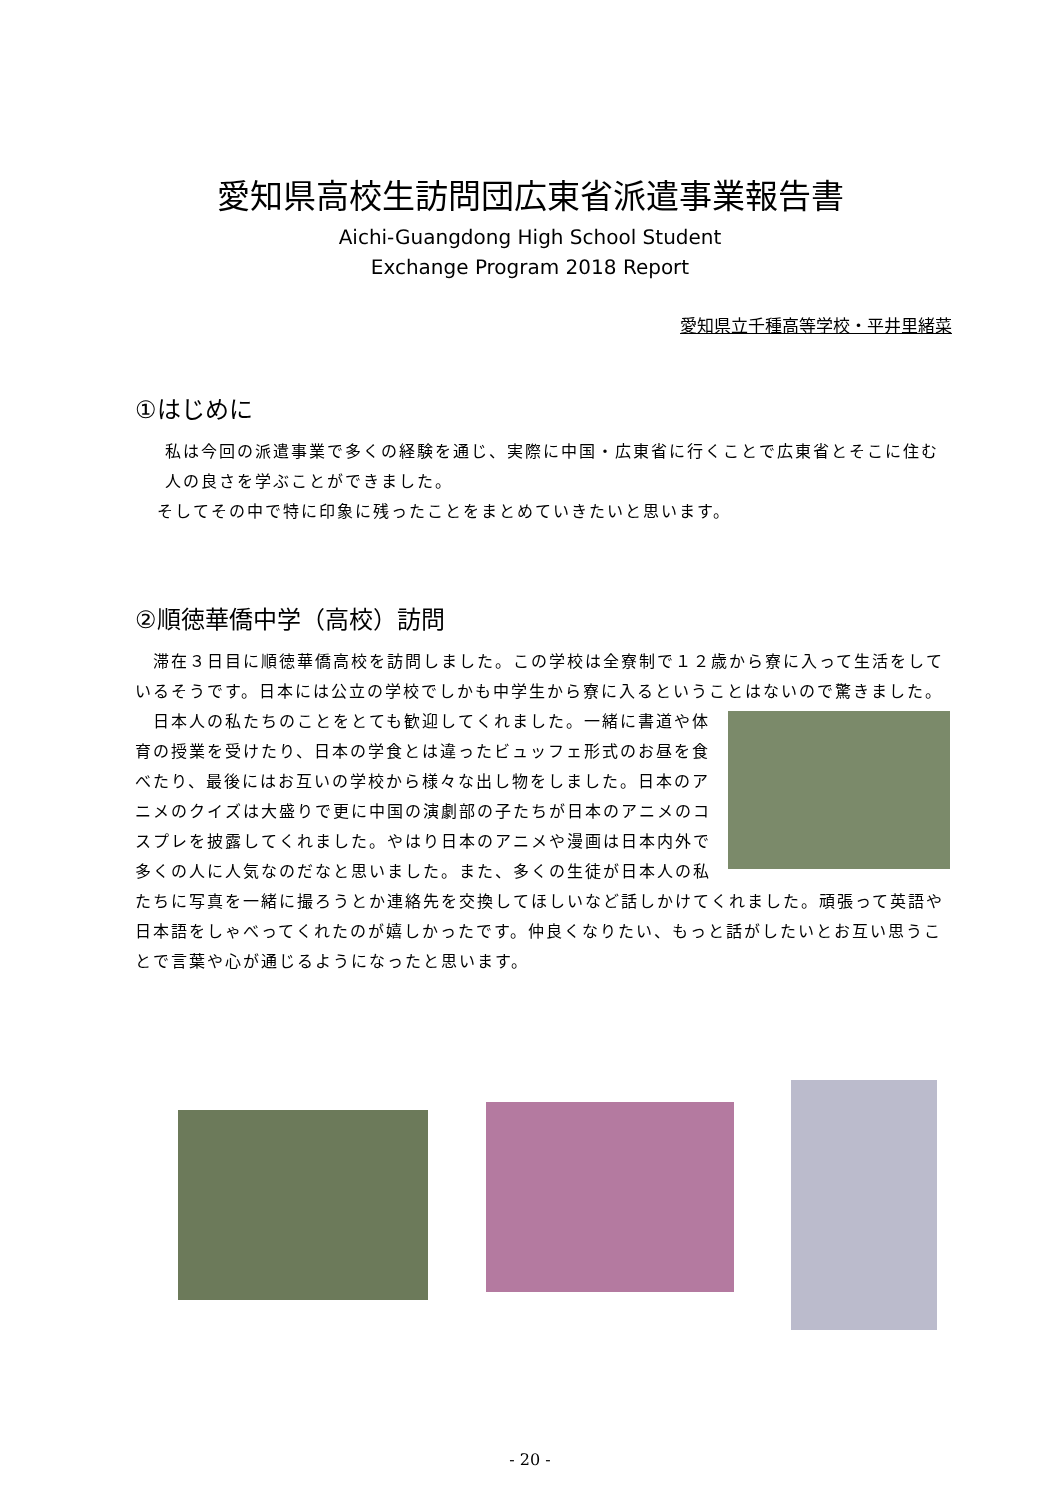愛知県高校生訪問団広東省派遣事業報告書
Aichi-Guangdong High School Student
Exchange Program 2018 Report
愛知県立千種高等学校・平井里緒菜
①はじめに
私は今回の派遣事業で多くの経験を通じ、実際に中国・広東省に行くことで広東省とそこに住む人の良さを学ぶことができました。
そしてその中で特に印象に残ったことをまとめていきたいと思います。
②順徳華僑中学（高校）訪問
　滞在３日目に順徳華僑高校を訪問しました。この学校は全寮制で１２歳から寮に入って生活をしているそうです。日本には公立の学校でしかも中学生から寮に入るということはないので驚きました。
　日本人の私たちのことをとても歓迎してくれました。一緒に書道や体育の授業を受けたり、日本の学食とは違ったビュッフェ形式のお昼を食べたり、最後にはお互いの学校から様々な出し物をしました。日本のアニメのクイズは大盛りで更に中国の演劇部の子たちが日本のアニメのコスプレを披露してくれました。やはり日本のアニメや漫画は日本内外で多くの人に人気なのだなと思いました。また、多くの生徒が日本人の私たちに写真を一緒に撮ろうとか連絡先を交換してほしいなど話しかけてくれました。頑張って英語や日本語をしゃべってくれたのが嬉しかったです。仲良くなりたい、もっと話がしたいとお互い思うことで言葉や心が通じるようになったと思います。
- 20 -